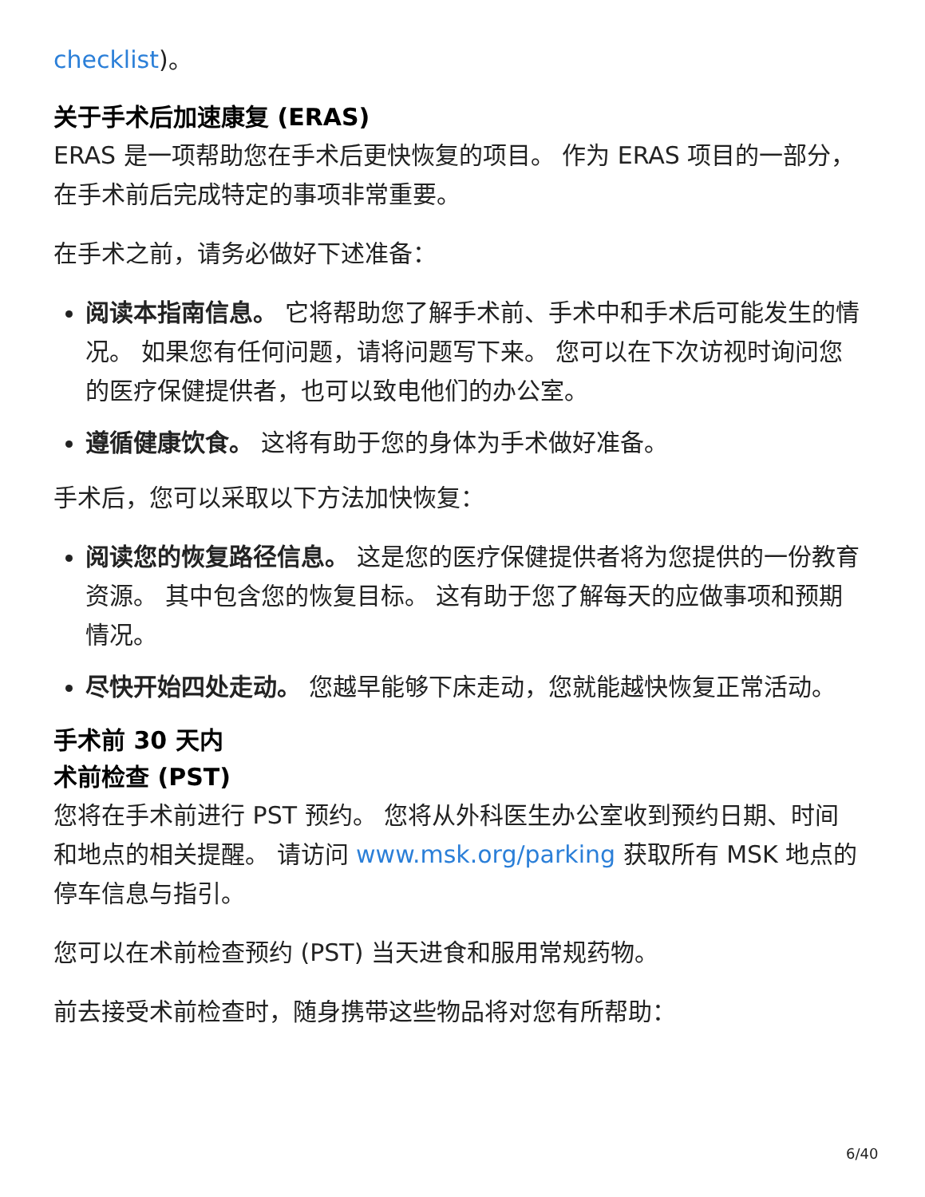checklist)。
关于手术后加速康复 (ERAS)
ERAS 是一项帮助您在手术后更快恢复的项目。 作为 ERAS 项目的一部分，在手术前后完成特定的事项非常重要。
在手术之前，请务必做好下述准备：
阅读本指南信息。 它将帮助您了解手术前、手术中和手术后可能发生的情况。 如果您有任何问题，请将问题写下来。 您可以在下次访视时询问您的医疗保健提供者，也可以致电他们的办公室。
遵循健康饮食。 这将有助于您的身体为手术做好准备。
手术后，您可以采取以下方法加快恢复：
阅读您的恢复路径信息。 这是您的医疗保健提供者将为您提供的一份教育资源。 其中包含您的恢复目标。 这有助于您了解每天的应做事项和预期情况。
尽快开始四处走动。 您越早能够下床走动，您就能越快恢复正常活动。
手术前 30 天内
术前检查 (PST)
您将在手术前进行 PST 预约。 您将从外科医生办公室收到预约日期、时间和地点的相关提醒。 请访问 www.msk.org/parking 获取所有 MSK 地点的停车信息与指引。
您可以在术前检查预约 (PST) 当天进食和服用常规药物。
前去接受术前检查时，随身携带这些物品将对您有所帮助：
6/40